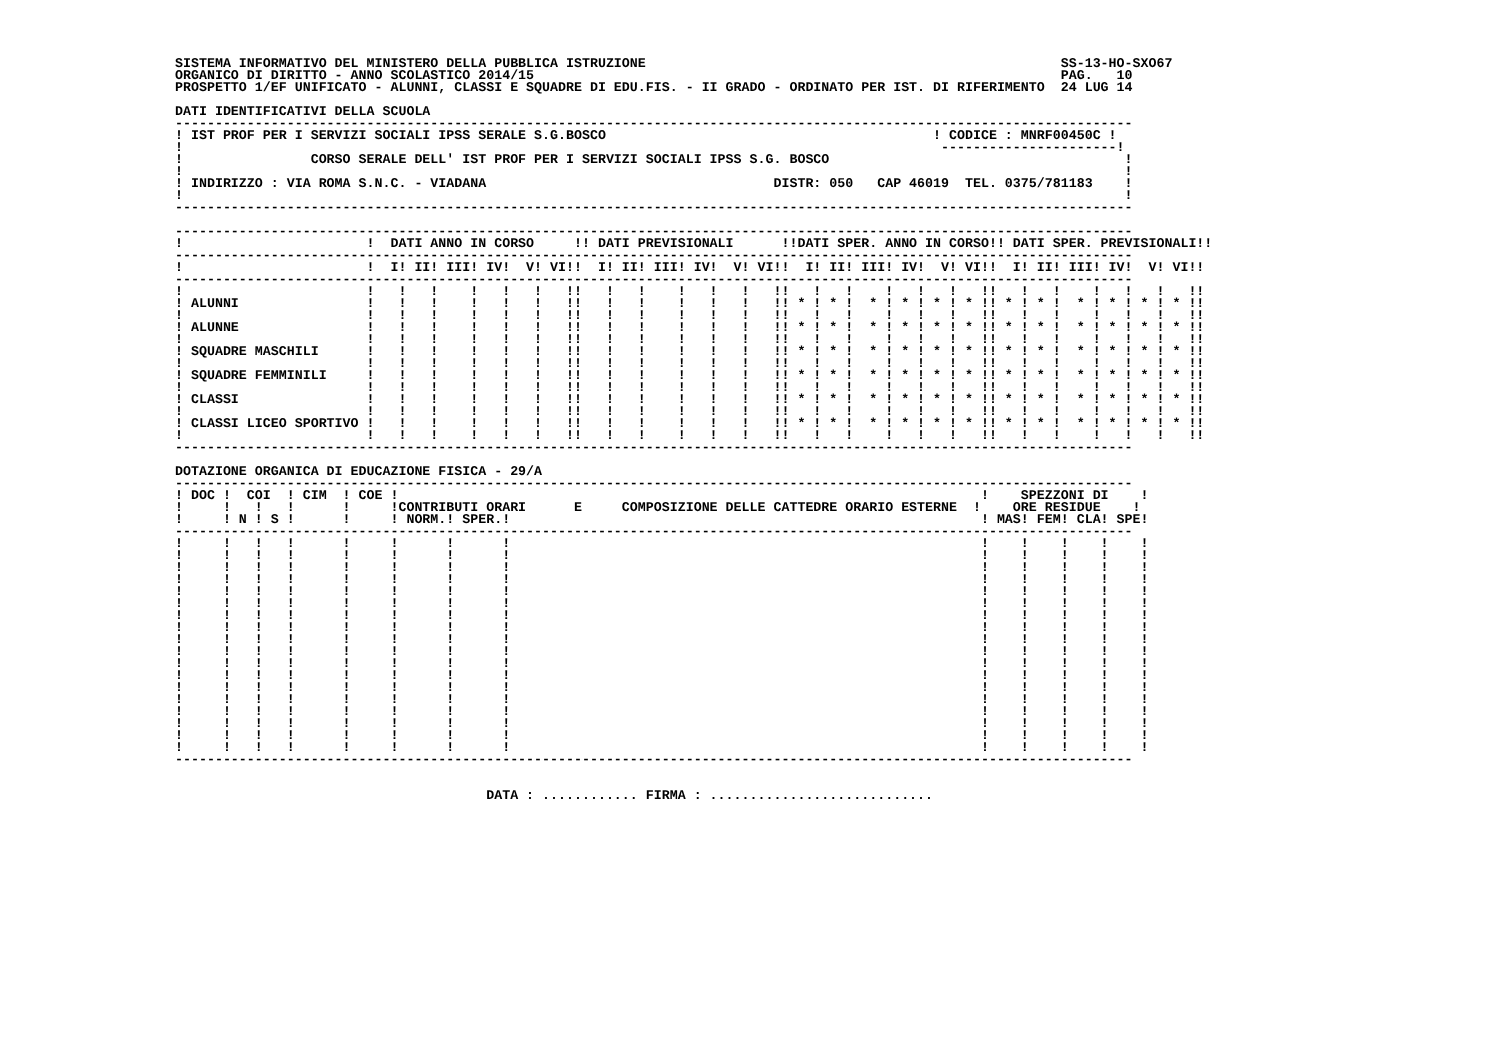SISTEMA INFORMATIVO DEL MINISTERO DELLA PUBBLICA ISTRUZIONE                                                    SS-13-HO-SXO67
ORGANICO DI DIRITTO - ANNO SCOLASTICO 2014/15                                                                  PAG.   10
PROSPETTO 1/EF UNIFICATO - ALUNNI, CLASSI E SQUADRE DI EDU.FIS. - II GRADO - ORDINATO PER IST. DI RIFERIMENTO  24 LUG 14

DATI IDENTIFICATIVI DELLA SCUOLA
------------------------------------------------------------------------------------------------------------------------
! IST PROF PER I SERVIZI SOCIALI IPSS SERALE S.G.BOSCO                                         ! CODICE : MNRF00450C !
!                                                                                               ----------------------!
!                CORSO SERALE DELL' IST PROF PER I SERVIZI SOCIALI IPSS S.G. BOSCO                                     !
!                                                                                                                      !
! INDIRIZZO : VIA ROMA S.N.C. - VIADANA                                    DISTR: 050   CAP 46019  TEL. 0375/781183    !
!                                                                                                                      !
------------------------------------------------------------------------------------------------------------------------

------------------------------------------------------------------------------------------------------------------------
!                       !  DATI ANNO IN CORSO     !! DATI PREVISIONALI      !!DATI SPER. ANNO IN CORSO!! DATI SPER. PREVISIONALI!!
------------------------------------------------------------------------------------------------------------------------
!                       !  I! II! III! IV!  V! VI!!  I! II! III! IV!  V! VI!!  I! II! III! IV!  V! VI!!  I! II! III! IV!  V! VI!!
------------------------------------------------------------------------------------------------------------------------
!                       !   !   !    !   !   !   !!   !   !    !   !   !   !!   !   !    !   !   !   !!   !   !    !   !   !   !!
! ALUNNI                !   !   !    !   !   !   !!   !   !    !   !   !   !! * ! * !  * ! * ! * ! * !! * ! * !  * ! * ! * ! * !!
!                       !   !   !    !   !   !   !!   !   !    !   !   !   !!   !   !    !   !   !   !!   !   !    !   !   !   !!
! ALUNNE                !   !   !    !   !   !   !!   !   !    !   !   !   !! * ! * !  * ! * ! * ! * !! * ! * !  * ! * ! * ! * !!
!                       !   !   !    !   !   !   !!   !   !    !   !   !   !!   !   !    !   !   !   !!   !   !    !   !   !   !!
! SQUADRE MASCHILI      !   !   !    !   !   !   !!   !   !    !   !   !   !! * ! * !  * ! * ! * ! * !! * ! * !  * ! * ! * ! * !!
!                       !   !   !    !   !   !   !!   !   !    !   !   !   !!   !   !    !   !   !   !!   !   !    !   !   !   !!
! SQUADRE FEMMINILI     !   !   !    !   !   !   !!   !   !    !   !   !   !! * ! * !  * ! * ! * ! * !! * ! * !  * ! * ! * ! * !!
!                       !   !   !    !   !   !   !!   !   !    !   !   !   !!   !   !    !   !   !   !!   !   !    !   !   !   !!
! CLASSI                !   !   !    !   !   !   !!   !   !    !   !   !   !! * ! * !  * ! * ! * ! * !! * ! * !  * ! * ! * ! * !!
!                       !   !   !    !   !   !   !!   !   !    !   !   !   !!   !   !    !   !   !   !!   !   !    !   !   !   !!
! CLASSI LICEO SPORTIVO !   !   !    !   !   !   !!   !   !    !   !   !   !! * ! * !  * ! * ! * ! * !! * ! * !  * ! * ! * ! * !!
!                       !   !   !    !   !   !   !!   !   !    !   !   !   !!   !   !    !   !   !   !!   !   !    !   !   !   !!
------------------------------------------------------------------------------------------------------------------------

DOTAZIONE ORGANICA DI EDUCAZIONE FISICA - 29/A
------------------------------------------------------------------------------------------------------------------------
! DOC !  COI  ! CIM  ! COE !                                                                         !    SPEZZONI DI    !
!     !   !   !      !     !CONTRIBUTI ORARI      E     COMPOSIZIONE DELLE CATTEDRE ORARIO ESTERNE  !    ORE RESIDUE    !
!     ! N ! S !      !     ! NORM.! SPER.!                                                           ! MAS! FEM! CLA! SPE!
------------------------------------------------------------------------------------------------------------------------
!     !   !   !      !     !      !      !                                                           !    !    !    !    !
!     !   !   !      !     !      !      !                                                           !    !    !    !    !
!     !   !   !      !     !      !      !                                                           !    !    !    !    !
!     !   !   !      !     !      !      !                                                           !    !    !    !    !
!     !   !   !      !     !      !      !                                                           !    !    !    !    !
!     !   !   !      !     !      !      !                                                           !    !    !    !    !
!     !   !   !      !     !      !      !                                                           !    !    !    !    !
!     !   !   !      !     !      !      !                                                           !    !    !    !    !
!     !   !   !      !     !      !      !                                                           !    !    !    !    !
!     !   !   !      !     !      !      !                                                           !    !    !    !    !
!     !   !   !      !     !      !      !                                                           !    !    !    !    !
!     !   !   !      !     !      !      !                                                           !    !    !    !    !
!     !   !   !      !     !      !      !                                                           !    !    !    !    !
!     !   !   !      !     !      !      !                                                           !    !    !    !    !
!     !   !   !      !     !      !      !                                                           !    !    !    !    !
!     !   !   !      !     !      !      !                                                           !    !    !    !    !
!     !   !   !      !     !      !      !                                                           !    !    !    !    !
!     !   !   !      !     !      !      !                                                           !    !    !    !    !
------------------------------------------------------------------------------------------------------------------------


                                       DATA : ............ FIRMA : ............................